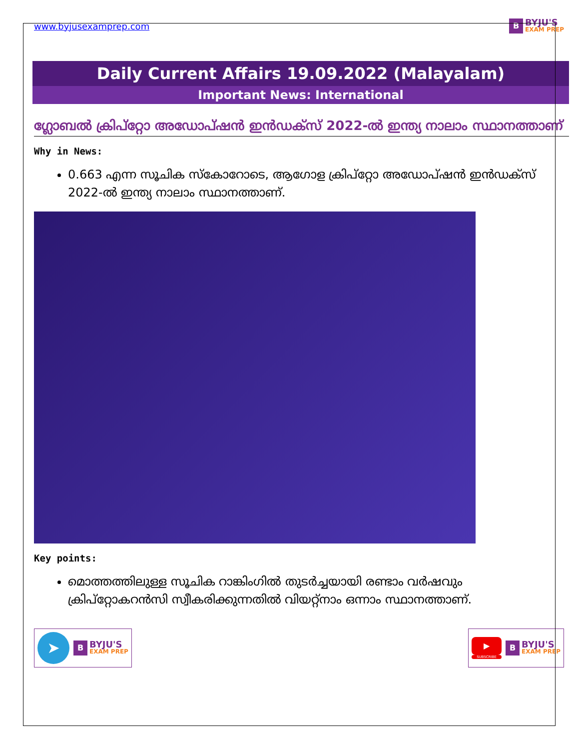www.byjusexamprep.com
B
BYJU'S
EXAM PREP
Daily Current Affairs 19.09.2022 (Malayalam)
Important News: International
ഗ്ലോബൽ ക്രിപ്‌റ്റോ അഡോപ്ഷൻ ഇൻഡക്സ് 2022-ൽ ഇന്ത്യ നാലാം സ്ഥാനത്താണ്
Why in News:
0.663 എന്ന സൂചിക സ്കോറോടെ, ആഗോള ക്രിപ്‌റ്റോ അഡോപ്ഷൻ ഇൻഡക്സ് 2022-ൽ ഇന്ത്യ നാലാം സ്ഥാനത്താണ്.
Key points:
മൊത്തത്തിലുള്ള സൂചിക റാങ്കിംഗിൽ തുടർച്ചയായി രണ്ടാം വർഷവും ക്രിപ്‌റ്റോകറൻസി സ്വീകരിക്കുന്നതിൽ വിയറ്റ്നാം ഒന്നാം സ്ഥാനത്താണ്.
➤
B
BYJU'S
EXAM PREP
▶
SUBSCRIBE
B
BYJU'S
EXAM PREP